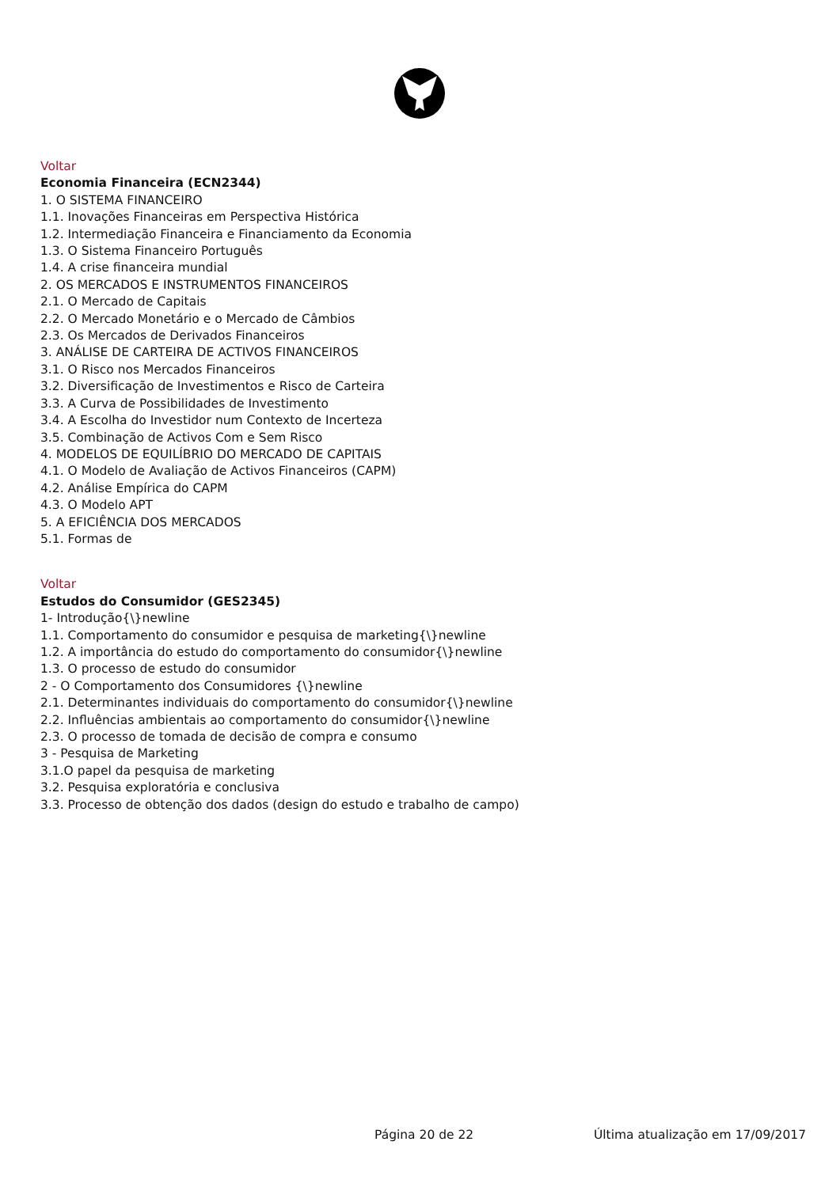Voltar
Economia Financeira (ECN2344)
1. O SISTEMA FINANCEIRO
1.1. Inovações Financeiras em Perspectiva Histórica
1.2. Intermediação Financeira e Financiamento da Economia
1.3. O Sistema Financeiro Português
1.4. A crise financeira mundial
2. OS MERCADOS E INSTRUMENTOS FINANCEIROS
2.1. O Mercado de Capitais
2.2. O Mercado Monetário e o Mercado de Câmbios
2.3. Os Mercados de Derivados Financeiros
3. ANÁLISE DE CARTEIRA DE ACTIVOS FINANCEIROS
3.1. O Risco nos Mercados Financeiros
3.2. Diversificação de Investimentos e Risco de Carteira
3.3. A Curva de Possibilidades de Investimento
3.4. A Escolha do Investidor num Contexto de Incerteza
3.5. Combinação de Activos Com e Sem Risco
4. MODELOS DE EQUILÍBRIO DO MERCADO DE CAPITAIS
4.1. O Modelo de Avaliação de Activos Financeiros (CAPM)
4.2. Análise Empírica do CAPM
4.3. O Modelo APT
5. A EFICIÊNCIA DOS MERCADOS
5.1. Formas de
Voltar
Estudos do Consumidor (GES2345)
1- Introdução{\}newline
1.1. Comportamento do consumidor e pesquisa de marketing{\}newline
1.2. A importância do estudo do comportamento do consumidor{\}newline
1.3. O processo de estudo do consumidor
2 - O Comportamento dos Consumidores {\}newline
2.1. Determinantes individuais do comportamento do consumidor{\}newline
2.2. Influências ambientais ao comportamento do consumidor{\}newline
2.3. O processo de tomada de decisão de compra e consumo
3 - Pesquisa de Marketing
3.1.O papel da pesquisa de marketing
3.2. Pesquisa exploratória e conclusiva
3.3. Processo de obtenção dos dados (design do estudo e trabalho de campo)
Página 20 de 22 Última atualização em 17/09/2017